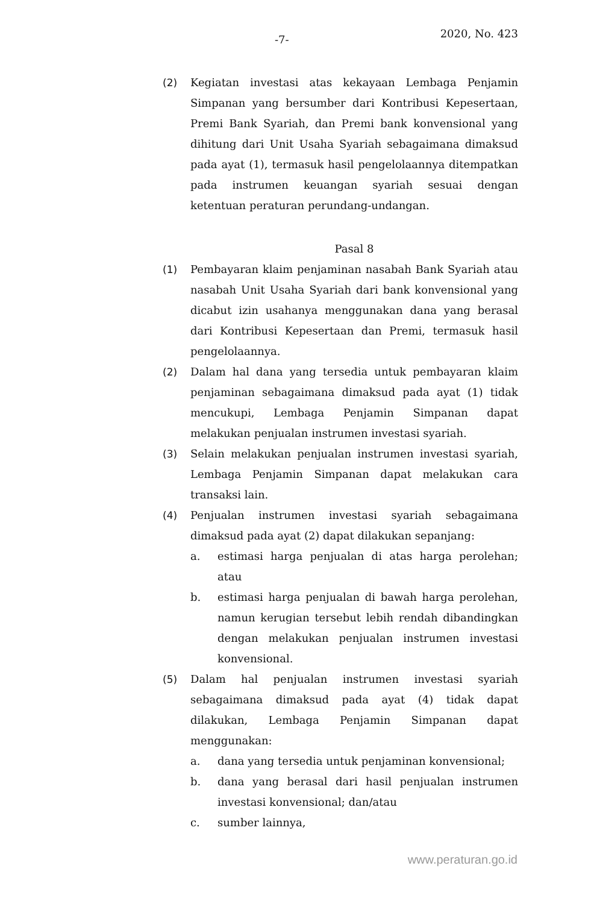-7- 2020, No. 423
(2) Kegiatan investasi atas kekayaan Lembaga Penjamin Simpanan yang bersumber dari Kontribusi Kepesertaan, Premi Bank Syariah, dan Premi bank konvensional yang dihitung dari Unit Usaha Syariah sebagaimana dimaksud pada ayat (1), termasuk hasil pengelolaannya ditempatkan pada instrumen keuangan syariah sesuai dengan ketentuan peraturan perundang-undangan.
Pasal 8
(1) Pembayaran klaim penjaminan nasabah Bank Syariah atau nasabah Unit Usaha Syariah dari bank konvensional yang dicabut izin usahanya menggunakan dana yang berasal dari Kontribusi Kepesertaan dan Premi, termasuk hasil pengelolaannya.
(2) Dalam hal dana yang tersedia untuk pembayaran klaim penjaminan sebagaimana dimaksud pada ayat (1) tidak mencukupi, Lembaga Penjamin Simpanan dapat melakukan penjualan instrumen investasi syariah.
(3) Selain melakukan penjualan instrumen investasi syariah, Lembaga Penjamin Simpanan dapat melakukan cara transaksi lain.
(4) Penjualan instrumen investasi syariah sebagaimana dimaksud pada ayat (2) dapat dilakukan sepanjang:
a. estimasi harga penjualan di atas harga perolehan; atau
b. estimasi harga penjualan di bawah harga perolehan, namun kerugian tersebut lebih rendah dibandingkan dengan melakukan penjualan instrumen investasi konvensional.
(5) Dalam hal penjualan instrumen investasi syariah sebagaimana dimaksud pada ayat (4) tidak dapat dilakukan, Lembaga Penjamin Simpanan dapat menggunakan:
a. dana yang tersedia untuk penjaminan konvensional;
b. dana yang berasal dari hasil penjualan instrumen investasi konvensional; dan/atau
c. sumber lainnya,
www.peraturan.go.id